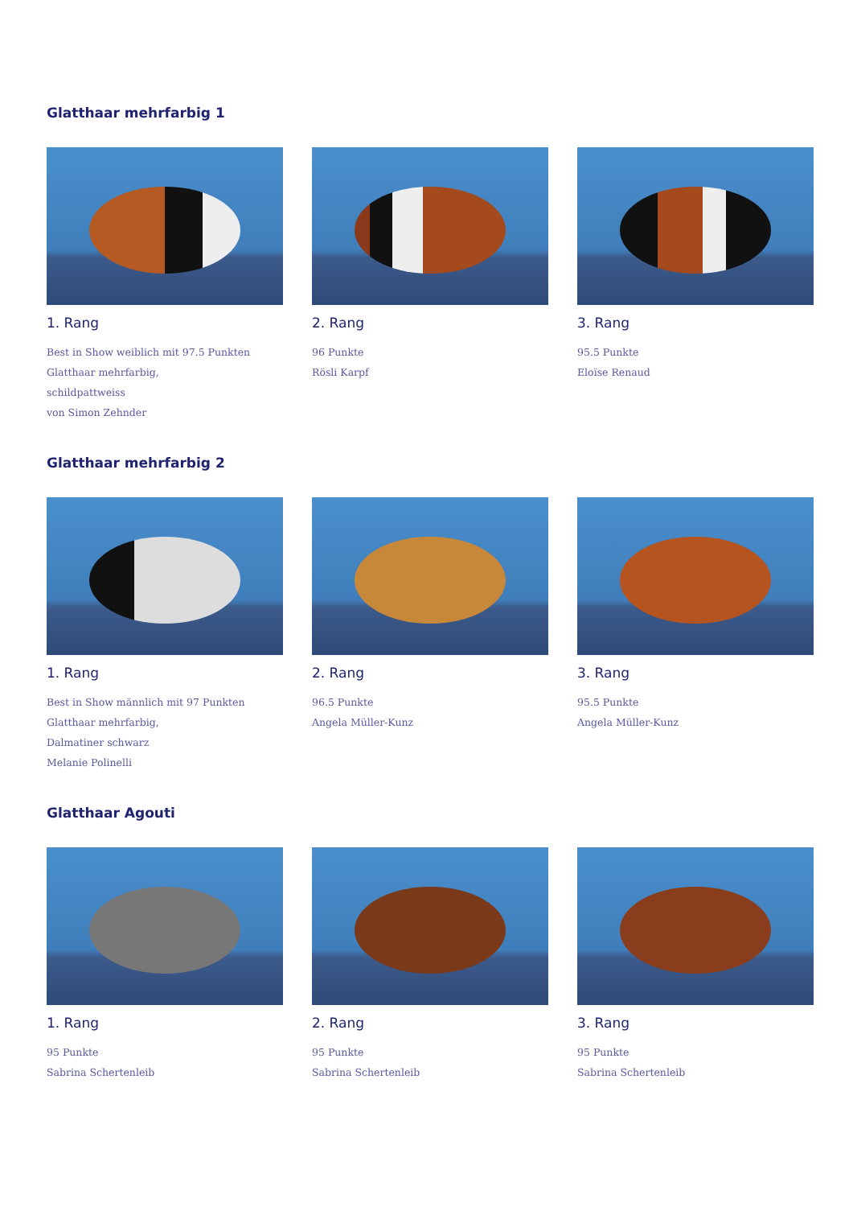Glatthaar mehrfarbig 1
1. Rang
Best in Show weiblich mit 97.5 Punkten
Glatthaar mehrfarbig,
schildpattweiss
von Simon Zehnder
2. Rang
96 Punkte
Rösli Karpf
3. Rang
95.5 Punkte
Eloïse Renaud
Glatthaar mehrfarbig 2
1. Rang
Best in Show männlich mit 97 Punkten
Glatthaar mehrfarbig,
Dalmatiner schwarz
Melanie Polinelli
2. Rang
96.5 Punkte
Angela Müller-Kunz
3. Rang
95.5 Punkte
Angela Müller-Kunz
Glatthaar Agouti
1. Rang
95 Punkte
Sabrina Schertenleib
2. Rang
95 Punkte
Sabrina Schertenleib
3. Rang
95 Punkte
Sabrina Schertenleib